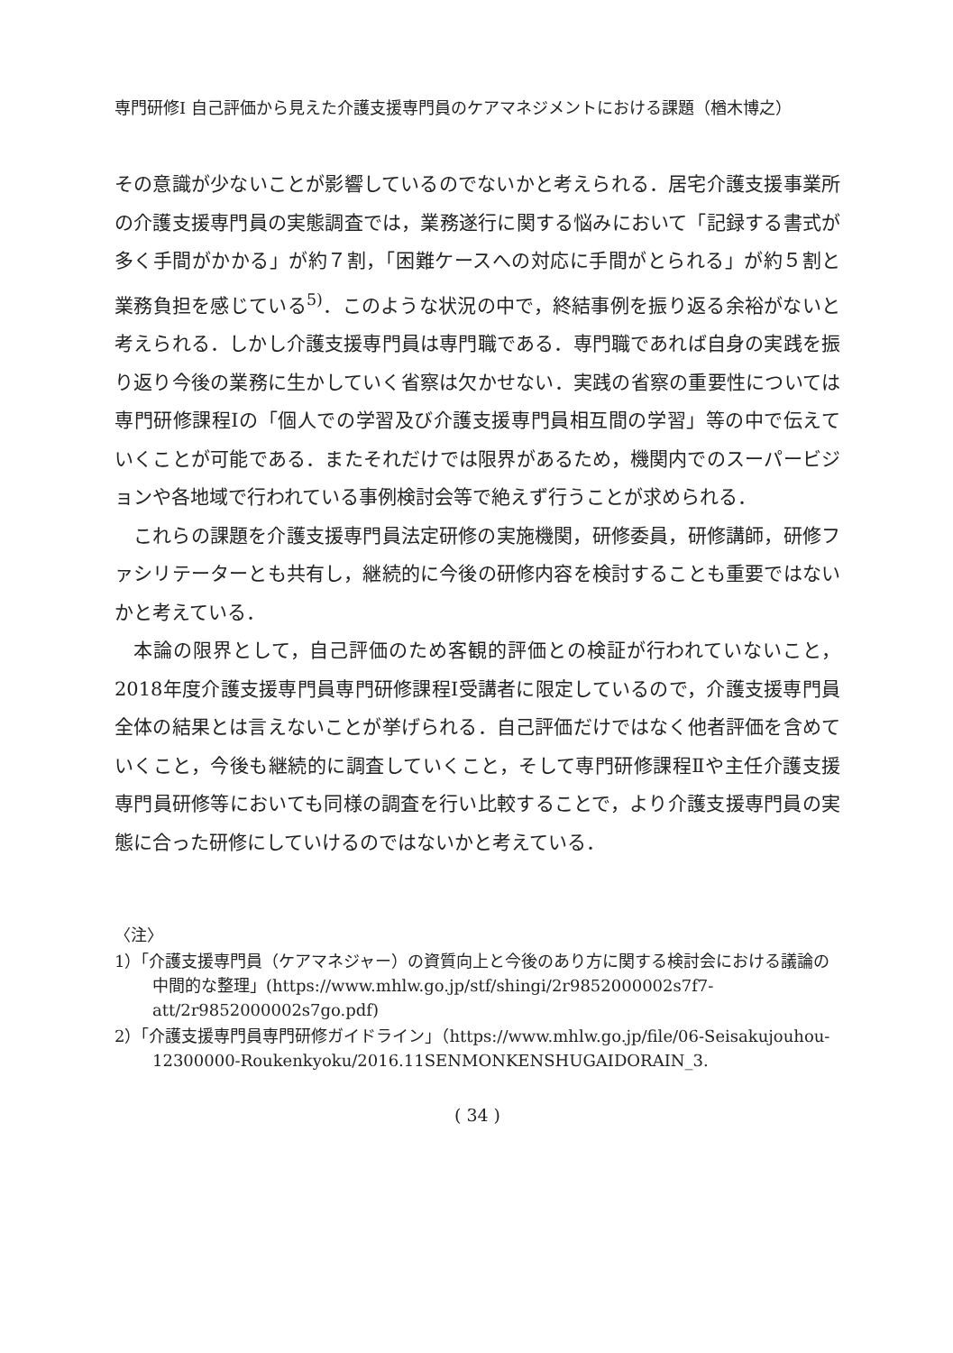専門研修Ⅰ 自己評価から見えた介護支援専門員のケアマネジメントにおける課題（楢木博之）
その意識が少ないことが影響しているのでないかと考えられる．居宅介護支援事業所の介護支援専門員の実態調査では，業務遂行に関する悩みにおいて「記録する書式が多く手間がかかる」が約７割，「困難ケースへの対応に手間がとられる」が約５割と業務負担を感じている<sup>5)</sup>．このような状況の中で，終結事例を振り返る余裕がないと考えられる．しかし介護支援専門員は専門職である．専門職であれば自身の実践を振り返り今後の業務に生かしていく省察は欠かせない．実践の省察の重要性については専門研修課程Ⅰの「個人での学習及び介護支援専門員相互間の学習」等の中で伝えていくことが可能である．またそれだけでは限界があるため，機関内でのスーパービジョンや各地域で行われている事例検討会等で絶えず行うことが求められる．
これらの課題を介護支援専門員法定研修の実施機関，研修委員，研修講師，研修ファシリテーターとも共有し，継続的に今後の研修内容を検討することも重要ではないかと考えている．
本論の限界として，自己評価のため客観的評価との検証が行われていないこと，2018年度介護支援専門員専門研修課程Ⅰ受講者に限定しているので，介護支援専門員全体の結果とは言えないことが挙げられる．自己評価だけではなく他者評価を含めていくこと，今後も継続的に調査していくこと，そして専門研修課程Ⅱや主任介護支援専門員研修等においても同様の調査を行い比較することで，より介護支援専門員の実態に合った研修にしていけるのではないかと考えている．
〈注〉
1）「介護支援専門員（ケアマネジャー）の資質向上と今後のあり方に関する検討会における議論の中間的な整理」(https://www.mhlw.go.jp/stf/shingi/2r9852000002s7f7-att/2r9852000002s7go.pdf)
2）「介護支援専門員専門研修ガイドライン」（https://www.mhlw.go.jp/file/06-Seisakujouhou-12300000-Roukenkyoku/2016.11SENMONKENSHUGAIDORAIN_3.
( 34 )